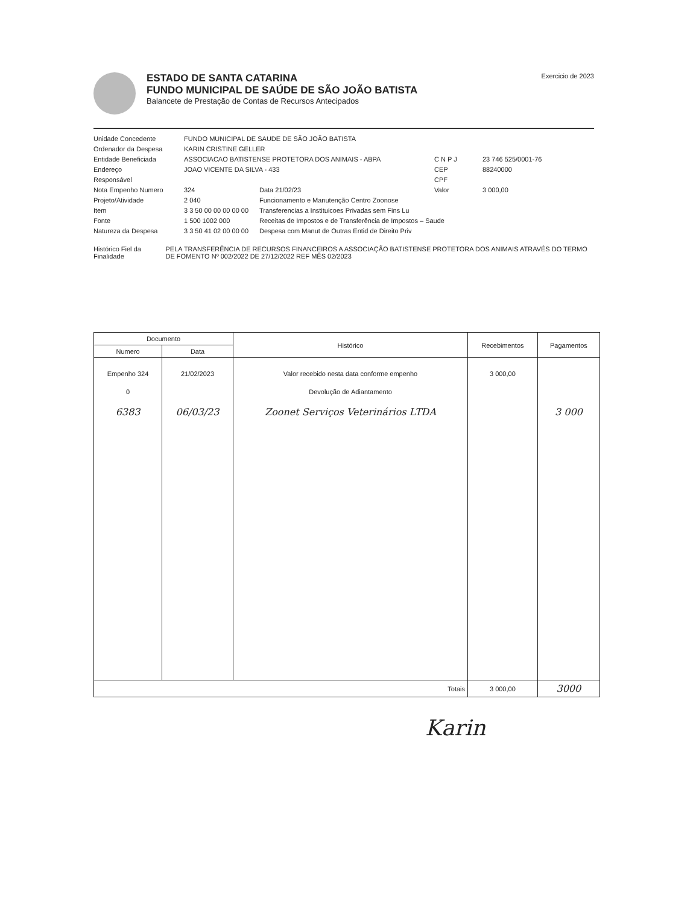ESTADO DE SANTA CATARINA
FUNDO MUNICIPAL DE SAÚDE DE SÃO JOÃO BATISTA
Balancete de Prestação de Contas de Recursos Antecipados
Exercicio de 2023
Unidade Concedente
FUNDO MUNICIPAL DE SAUDE DE SÃO JOÃO BATISTA
Ordenador da Despesa
KARIN CRISTINE GELLER
Entidade Beneficiada
ASSOCIACAO BATISTENSE PROTETORA DOS ANIMAIS - ABPA
C N P J
23 746 525/0001-76
Endereço
JOAO VICENTE DA SILVA - 433
CEP
88240000
Responsável
CPF
Nota Empenho Numero
324
Data 21/02/23
Valor
3 000,00
Projeto/Atividade
2 040
Funcionamento e Manutenção Centro Zoonose
Item
3 3 50 00 00 00 00 00
Transferencias a Instituicoes Privadas sem Fins Lu
Fonte
1 500 1002 000
Receitas de Impostos e de Transferência de Impostos – Saude
Natureza da Despesa
3 3 50 41 02 00 00 00
Despesa com Manut de Outras Entid de Direito Priv
Histórico Fiel da Finalidade
PELA TRANSFERÊNCIA DE RECURSOS FINANCEIROS A ASSOCIAÇÃO BATISTENSE PROTETORA DOS ANIMAIS ATRAVÉS DO TERMO DE FOMENTO Nº 002/2022 DE 27/12/2022 REF MÊS 02/2023
| Documento | | Histórico | Recebimentos | Pagamentos |
| --- | --- | --- | --- | --- |
| Numero | Data | | | |
| Empenho 324 | 21/02/2023 | Valor recebido nesta data conforme empenho | 3 000,00 | |
| 0 | | Devolução de Adiantamento | | |
| 6383 | 06/03/23 | Zoonet Serviços Veterinários LTDA | | 3 000 |
| Totais | | | 3 000,00 | 3000 |
Karin